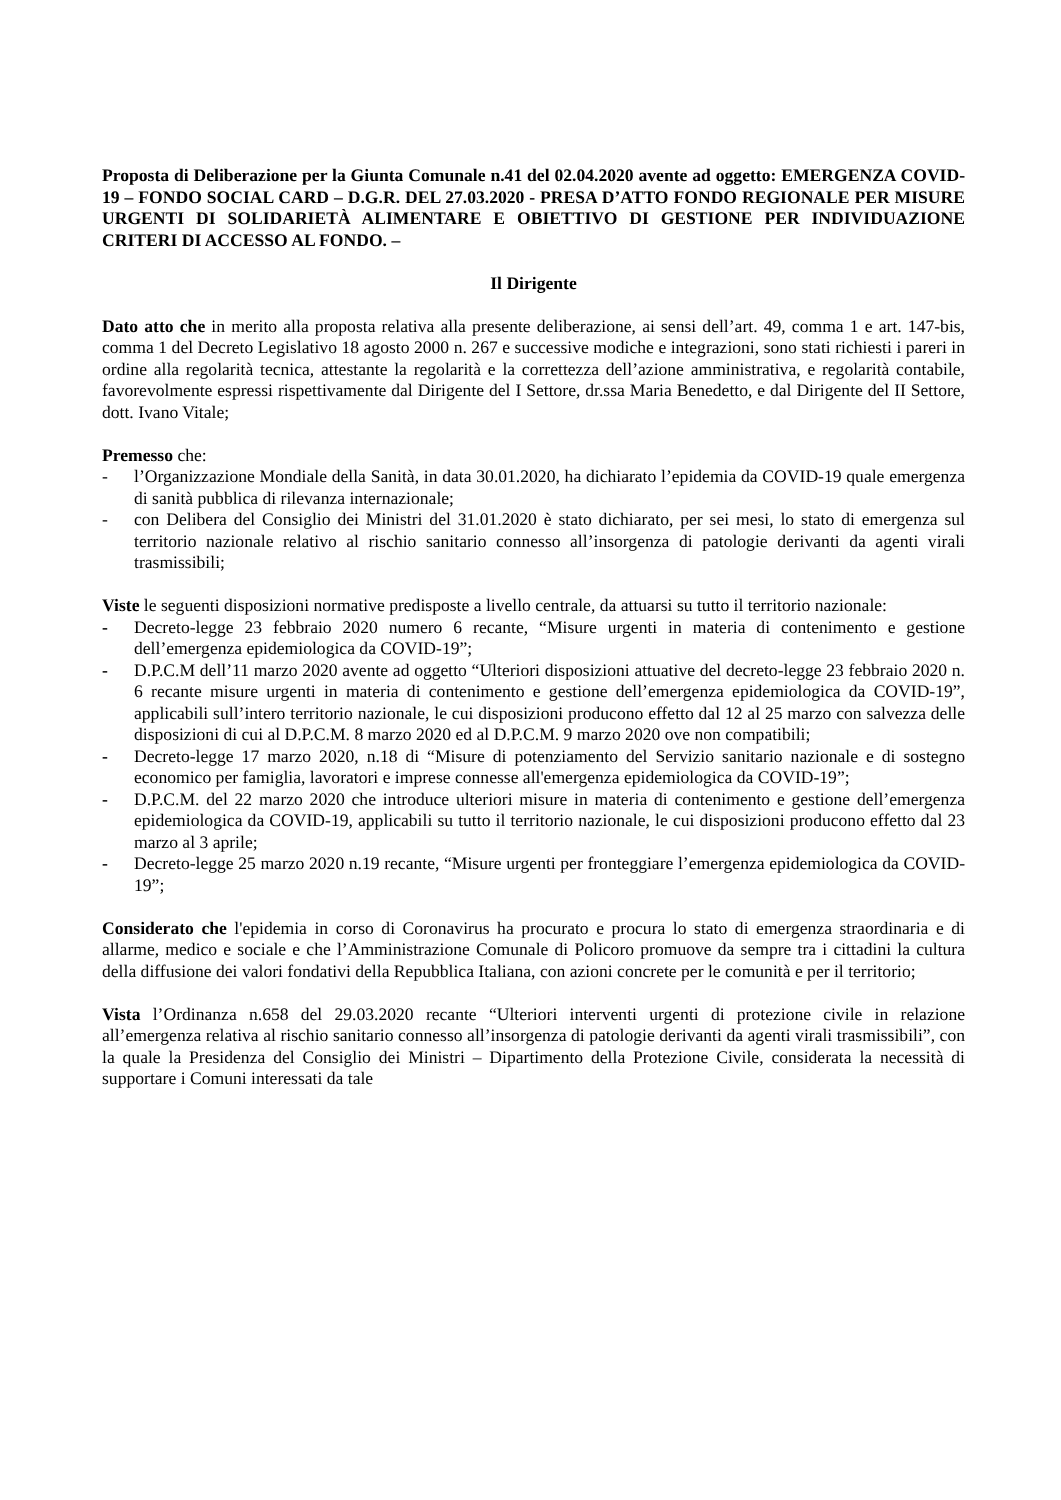Proposta di Deliberazione per la Giunta Comunale n.41 del 02.04.2020 avente ad oggetto: EMERGENZA COVID-19 – FONDO SOCIAL CARD – D.G.R. DEL 27.03.2020 - PRESA D’ATTO FONDO REGIONALE PER MISURE URGENTI DI SOLIDARIETÀ ALIMENTARE E OBIETTIVO DI GESTIONE PER INDIVIDUAZIONE CRITERI DI ACCESSO AL FONDO. –
Il Dirigente
Dato atto che in merito alla proposta relativa alla presente deliberazione, ai sensi dell’art. 49, comma 1 e art. 147-bis, comma 1 del Decreto Legislativo 18 agosto 2000 n. 267 e successive modiche e integrazioni, sono stati richiesti i pareri in ordine alla regolarità tecnica, attestante la regolarità e la correttezza dell’azione amministrativa, e regolarità contabile, favorevolmente espressi rispettivamente dal Dirigente del I Settore, dr.ssa Maria Benedetto, e dal Dirigente del II Settore, dott. Ivano Vitale;
Premesso che:
- l’Organizzazione Mondiale della Sanità, in data 30.01.2020, ha dichiarato l’epidemia da COVID-19 quale emergenza di sanità pubblica di rilevanza internazionale;
- con Delibera del Consiglio dei Ministri del 31.01.2020 è stato dichiarato, per sei mesi, lo stato di emergenza sul territorio nazionale relativo al rischio sanitario connesso all’insorgenza di patologie derivanti da agenti virali trasmissibili;
Viste le seguenti disposizioni normative predisposte a livello centrale, da attuarsi su tutto il territorio nazionale:
- Decreto-legge 23 febbraio 2020 numero 6 recante, “Misure urgenti in materia di contenimento e gestione dell’emergenza epidemiologica da COVID-19”;
- D.P.C.M dell’11 marzo 2020 avente ad oggetto “Ulteriori disposizioni attuative del decreto-legge 23 febbraio 2020 n. 6 recante misure urgenti in materia di contenimento e gestione dell’emergenza epidemiologica da COVID-19”, applicabili sull’intero territorio nazionale, le cui disposizioni producono effetto dal 12 al 25 marzo con salvezza delle disposizioni di cui al D.P.C.M. 8 marzo 2020 ed al D.P.C.M. 9 marzo 2020 ove non compatibili;
- Decreto-legge 17 marzo 2020, n.18 di “Misure di potenziamento del Servizio sanitario nazionale e di sostegno economico per famiglia, lavoratori e imprese connesse all'emergenza epidemiologica da COVID-19”;
- D.P.C.M. del 22 marzo 2020 che introduce ulteriori misure in materia di contenimento e gestione dell’emergenza epidemiologica da COVID-19, applicabili su tutto il territorio nazionale, le cui disposizioni producono effetto dal 23 marzo al 3 aprile;
- Decreto-legge 25 marzo 2020 n.19 recante, “Misure urgenti per fronteggiare l’emergenza epidemiologica da COVID-19”;
Considerato che l'epidemia in corso di Coronavirus ha procurato e procura lo stato di emergenza straordinaria e di allarme, medico e sociale e che l’Amministrazione Comunale di Policoro promuove da sempre tra i cittadini la cultura della diffusione dei valori fondativi della Repubblica Italiana, con azioni concrete per le comunità e per il territorio;
Vista l’Ordinanza n.658 del 29.03.2020 recante “Ulteriori interventi urgenti di protezione civile in relazione all’emergenza relativa al rischio sanitario connesso all’insorgenza di patologie derivanti da agenti virali trasmissibili”, con la quale la Presidenza del Consiglio dei Ministri – Dipartimento della Protezione Civile, considerata la necessità di supportare i Comuni interessati da tale